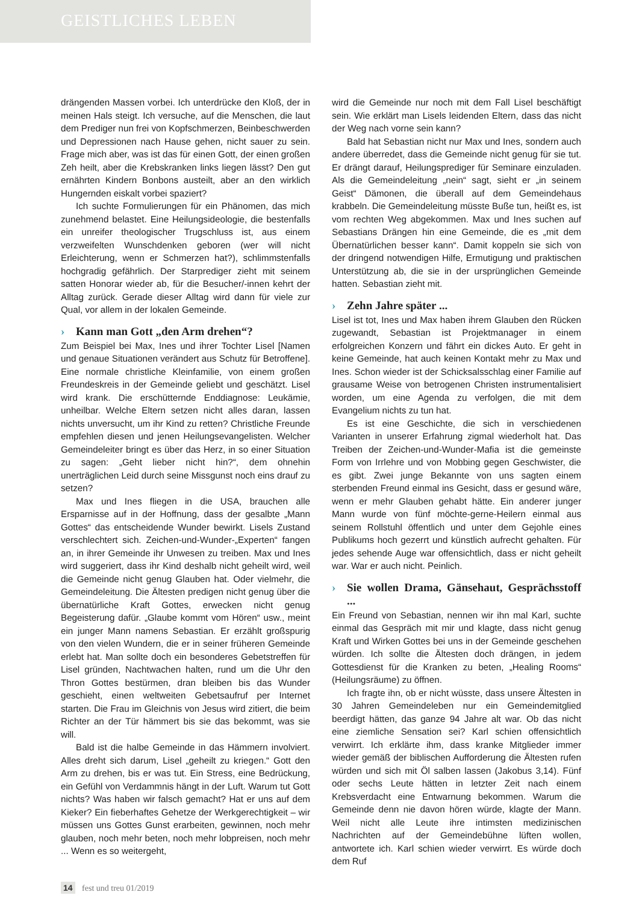GEISTLICHES LEBEN
drängenden Massen vorbei. Ich unterdrücke den Kloß, der in meinen Hals steigt. Ich versuche, auf die Menschen, die laut dem Prediger nun frei von Kopfschmerzen, Beinbeschwerden und Depressionen nach Hause gehen, nicht sauer zu sein. Frage mich aber, was ist das für einen Gott, der einen großen Zeh heilt, aber die Krebskranken links liegen lässt? Den gut ernährten Kindern Bonbons austeilt, aber an den wirklich Hungernden eiskalt vorbei spaziert?
Ich suchte Formulierungen für ein Phänomen, das mich zunehmend belastet. Eine Heilungsideologie, die bestenfalls ein unreifer theologischer Trugschluss ist, aus einem verzweifelten Wunschdenken geboren (wer will nicht Erleichterung, wenn er Schmerzen hat?), schlimmstenfalls hochgradig gefährlich. Der Starprediger zieht mit seinem satten Honorar wieder ab, für die Besucher/-innen kehrt der Alltag zurück. Gerade dieser Alltag wird dann für viele zur Qual, vor allem in der lokalen Gemeinde.
› Kann man Gott „den Arm drehen“?
Zum Beispiel bei Max, Ines und ihrer Tochter Lisel [Namen und genaue Situationen verändert aus Schutz für Betroffene]. Eine normale christliche Kleinfamilie, von einem großen Freundeskreis in der Gemeinde geliebt und geschätzt. Lisel wird krank. Die erschütternde Enddiagnose: Leukämie, unheilbar. Welche Eltern setzen nicht alles daran, lassen nichts unversucht, um ihr Kind zu retten? Christliche Freunde empfehlen diesen und jenen Heilungsevangelisten. Welcher Gemeindeleiter bringt es über das Herz, in so einer Situation zu sagen: „Geht lieber nicht hin?“, dem ohnehin unerträglichen Leid durch seine Missgunst noch eins drauf zu setzen?
Max und Ines fliegen in die USA, brauchen alle Ersparnisse auf in der Hoffnung, dass der gesalbte „Mann Gottes“ das entscheidende Wunder bewirkt. Lisels Zustand verschlechtert sich. Zeichen-und-Wunder-„Experten“ fangen an, in ihrer Gemeinde ihr Unwesen zu treiben. Max und Ines wird suggeriert, dass ihr Kind deshalb nicht geheilt wird, weil die Gemeinde nicht genug Glauben hat. Oder vielmehr, die Gemeindeleitung. Die Ältesten predigen nicht genug über die übernatürliche Kraft Gottes, erwecken nicht genug Begeisterung dafür. „Glaube kommt vom Hören“ usw., meint ein junger Mann namens Sebastian. Er erzählt großspurig von den vielen Wundern, die er in seiner früheren Gemeinde erlebt hat. Man sollte doch ein besonderes Gebetstreffen für Lisel gründen, Nachtwachen halten, rund um die Uhr den Thron Gottes bestürmen, dran bleiben bis das Wunder geschieht, einen weltweiten Gebetsaufruf per Internet starten. Die Frau im Gleichnis von Jesus wird zitiert, die beim Richter an der Tür hämmert bis sie das bekommt, was sie will.
Bald ist die halbe Gemeinde in das Hämmern involviert. Alles dreht sich darum, Lisel „geheilt zu kriegen.“ Gott den Arm zu drehen, bis er was tut. Ein Stress, eine Bedrückung, ein Gefühl von Verdammnis hängt in der Luft. Warum tut Gott nichts? Was haben wir falsch gemacht? Hat er uns auf dem Kieker? Ein fieberhaftes Gehetze der Werkgerechtigkeit – wir müssen uns Gottes Gunst erarbeiten, gewinnen, noch mehr glauben, noch mehr beten, noch mehr lobpreisen, noch mehr ... Wenn es so weitergeht,
wird die Gemeinde nur noch mit dem Fall Lisel beschäftigt sein. Wie erklärt man Lisels leidenden Eltern, dass das nicht der Weg nach vorne sein kann?
Bald hat Sebastian nicht nur Max und Ines, sondern auch andere überredet, dass die Gemeinde nicht genug für sie tut. Er drängt darauf, Heilungsprediger für Seminare einzuladen. Als die Gemeindeleitung „nein“ sagt, sieht er „in seinem Geist“ Dämonen, die überall auf dem Gemeindehaus krabbeln. Die Gemeindeleitung müsste Buße tun, heißt es, ist vom rechten Weg abgekommen. Max und Ines suchen auf Sebastians Drängen hin eine Gemeinde, die es „mit dem Übernatürlichen besser kann“. Damit koppeln sie sich von der dringend notwendigen Hilfe, Ermutigung und praktischen Unterstützung ab, die sie in der ursprünglichen Gemeinde hatten. Sebastian zieht mit.
› Zehn Jahre später ...
Lisel ist tot, Ines und Max haben ihrem Glauben den Rücken zugewandt, Sebastian ist Projektmanager in einem erfolgreichen Konzern und fährt ein dickes Auto. Er geht in keine Gemeinde, hat auch keinen Kontakt mehr zu Max und Ines. Schon wieder ist der Schicksalsschlag einer Familie auf grausame Weise von betrogenen Christen instrumentalisiert worden, um eine Agenda zu verfolgen, die mit dem Evangelium nichts zu tun hat.
Es ist eine Geschichte, die sich in verschiedenen Varianten in unserer Erfahrung zigmal wiederholt hat. Das Treiben der Zeichen-und-Wunder-Mafia ist die gemeinste Form von Irrlehre und von Mobbing gegen Geschwister, die es gibt. Zwei junge Bekannte von uns sagten einem sterbenden Freund einmal ins Gesicht, dass er gesund wäre, wenn er mehr Glauben gehabt hätte. Ein anderer junger Mann wurde von fünf möchte-gerne-Heilern einmal aus seinem Rollstuhl öffentlich und unter dem Gejohle eines Publikums hoch gezerrt und künstlich aufrecht gehalten. Für jedes sehende Auge war offensichtlich, dass er nicht geheilt war. War er auch nicht. Peinlich.
› Sie wollen Drama, Gänsehaut, Gesprächsstoff ...
Ein Freund von Sebastian, nennen wir ihn mal Karl, suchte einmal das Gespräch mit mir und klagte, dass nicht genug Kraft und Wirken Gottes bei uns in der Gemeinde geschehen würden. Ich sollte die Ältesten doch drängen, in jedem Gottesdienst für die Kranken zu beten, „Healing Rooms“ (Heilungsräume) zu öffnen.
Ich fragte ihn, ob er nicht wüsste, dass unsere Ältesten in 30 Jahren Gemeindeleben nur ein Gemeindemitglied beerdigt hätten, das ganze 94 Jahre alt war. Ob das nicht eine ziemliche Sensation sei? Karl schien offensichtlich verwirrt. Ich erklärte ihm, dass kranke Mitglieder immer wieder gemäß der biblischen Aufforderung die Ältesten rufen würden und sich mit Öl salben lassen (Jakobus 3,14). Fünf oder sechs Leute hätten in letzter Zeit nach einem Krebsverdacht eine Entwarnung bekommen. Warum die Gemeinde denn nie davon hören würde, klagte der Mann. Weil nicht alle Leute ihre intimsten medizinischen Nachrichten auf der Gemeindebühne lüften wollen, antwortete ich. Karl schien wieder verwirrt. Es würde doch dem Ruf
14 fest und treu 01/2019